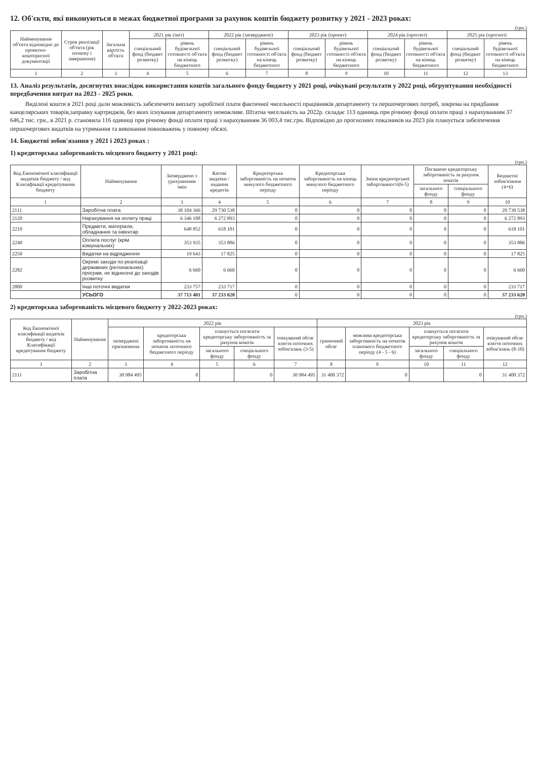12. Об'єкти, які виконуються в межах бюджетної програми за рахунок коштів бюджету розвитку у 2021 - 2023 роках:
(грн.)
| Найменування об'єкта відповідно до проектно-кошторисної документації | Строк реалізації об'єкта (рік початку і завершення) | Загальна вартість об'єкта | 2021 рік (звіт) | | 2022 рік (затверджено) | | 2023 рік (проект) | | 2024 рік (прогноз) | | 2025 рік (прогноз) | |
| --- | --- | --- | --- | --- | --- | --- | --- | --- | --- | --- | --- | --- |
| | | | спеціальний фонд (бюджет розвитку) | рівень будівельної готовності об'єкта на кінець бюджетного | спеціальний фонд (бюджет розвитку) | рівень будівельної готовності об'єкта на кінець бюджетного | спеціальний фонд (бюджет розвитку) | рівень будівельної готовності об'єкта на кінець бюджетного | спеціальний фонд (бюджет розвитку) | рівень будівельної готовності об'єкта на кінець бюджетного | спеціальний фонд (бюджет розвитку) | рівень будівельної готовності об'єкта на кінець бюджетного |
| 1 | 2 | 3 | 4 | 5 | 6 | 7 | 8 | 9 | 10 | 11 | 12 | 13 |
13. Аналіз результатів, досягнутих внаслідок використання коштів загального фонду бюджету у 2021 році, очікувані результати у 2022 році, обгрунтування необхідності передбачення витрат на 2023 - 2025 роки.
Виділені кошти в 2021 році дали можливість забезпечити виплату заробітної плати фактичної чисельності працівників департаменту та першочергових потреб, зокрема на придбання канцелярських товарів,заправку картриджів, без яких існування департаменту неможливе. Штатна чисельність на 2022р. складає 113 одиниць при річному фонді оплати праці з нарахуванням 37 646,2 тис. грн., в 2021 р. становила 116 одиниці при річному фонді оплати праці з нарахуванням 36 003,4 тис.грн. Відповідно до прогнозних показників на 2023 рік планується забезпечення першочергових видатків на утримання та виконання повноважень у повному обсязі.
14. Бюджетні зобов'язання у 2021 і 2023 роках :
1) кредиторська заборгованість місцевого бюджету у 2021 році:
(грн.)
| Код Економічної класифікації видатків бюджету / код Класифікації кредитування бюджету | Найменування | Затверджено з урахуванням змін | Касові видатки / надання кредитів | Кредиторська заборгованість на початок минулого бюджетного періоду | Кредиторська заборгованість на кінець минулого бюджетного періоду | Зміна кредиторської заборгованості(6-5) | Погашено кредиторську заборгованість за рахунок коштів | | Бюджетні зобов'язання (4+6) |
| --- | --- | --- | --- | --- | --- | --- | --- | --- | --- |
| | | | | | | | загального фонду | спеціального фонду | |
| 1 | 2 | 3 | 4 | 5 | 6 | 7 | 8 | 9 | 10 |
| 2111 | Заробітна плата | 30 104 366 | 29 730 538 | 0 | 0 | 0 | 0 | 0 | 29 730 538 |
| 2120 | Нарахування на оплату праці | 6 346 188 | 6 272 893 | 0 | 0 | 0 | 0 | 0 | 6 272 893 |
| 2210 | Предмети, матеріали, обладнання та інвентар | 648 852 | 618 101 | 0 | 0 | 0 | 0 | 0 | 618 101 |
| 2240 | Оплата послуг (крім комунальних) | 353 935 | 353 886 | 0 | 0 | 0 | 0 | 0 | 353 886 |
| 2250 | Видатки на відрядження | 19 643 | 17 825 | 0 | 0 | 0 | 0 | 0 | 17 825 |
| 2282 | Окремі заходи по реалізації державних (регіональних) програм, не віднесені до заходів розвитку | 6 660 | 6 660 | 0 | 0 | 0 | 0 | 0 | 6 660 |
| 2800 | Інші поточні видатки | 233 757 | 233 717 | 0 | 0 | 0 | 0 | 0 | 233 717 |
| | УСЬОГО | 37 713 401 | 37 233 620 | 0 | 0 | 0 | 0 | 0 | 37 233 620 |
2) кредиторська заборгованість місцевого бюджету у 2022-2023 роках:
(грн.)
| Код Економічної класифікації видатків бюджету / код Класифікації кредитування бюджету | Найменування | 2022 рік | | | | | 2023 рік | | | | |
| --- | --- | --- | --- | --- | --- | --- | --- | --- | --- | --- | --- |
| | | затверджені призначення | кредиторська заборгованість на початок поточного бюджетного періоду | планується погасити кредиторську заборгованість за рахунок коштів | | очікуваний обсяг взяття поточних зобов'язань (3-5) | граничний обсяг | можлива кредиторська заборгованість на початок планового бюджетного періоду (4 - 5 - 6) | планується погасити кредиторську заборгованість за рахунок коштів | | очікуваний обсяг взяття поточних зобов'язань (8-10) |
| | | | | загального фонду | спеціального фонду | | | | загального фонду | спеціального фонду | |
| 1 | 2 | 3 | 4 | 5 | 6 | 7 | 8 | 9 | 10 | 11 | 12 |
| 2111 | Заробітна плата | 30 984 495 | 0 | | 0 | 30 984 495 | 31 400 372 | 0 | | 0 | 31 400 372 |